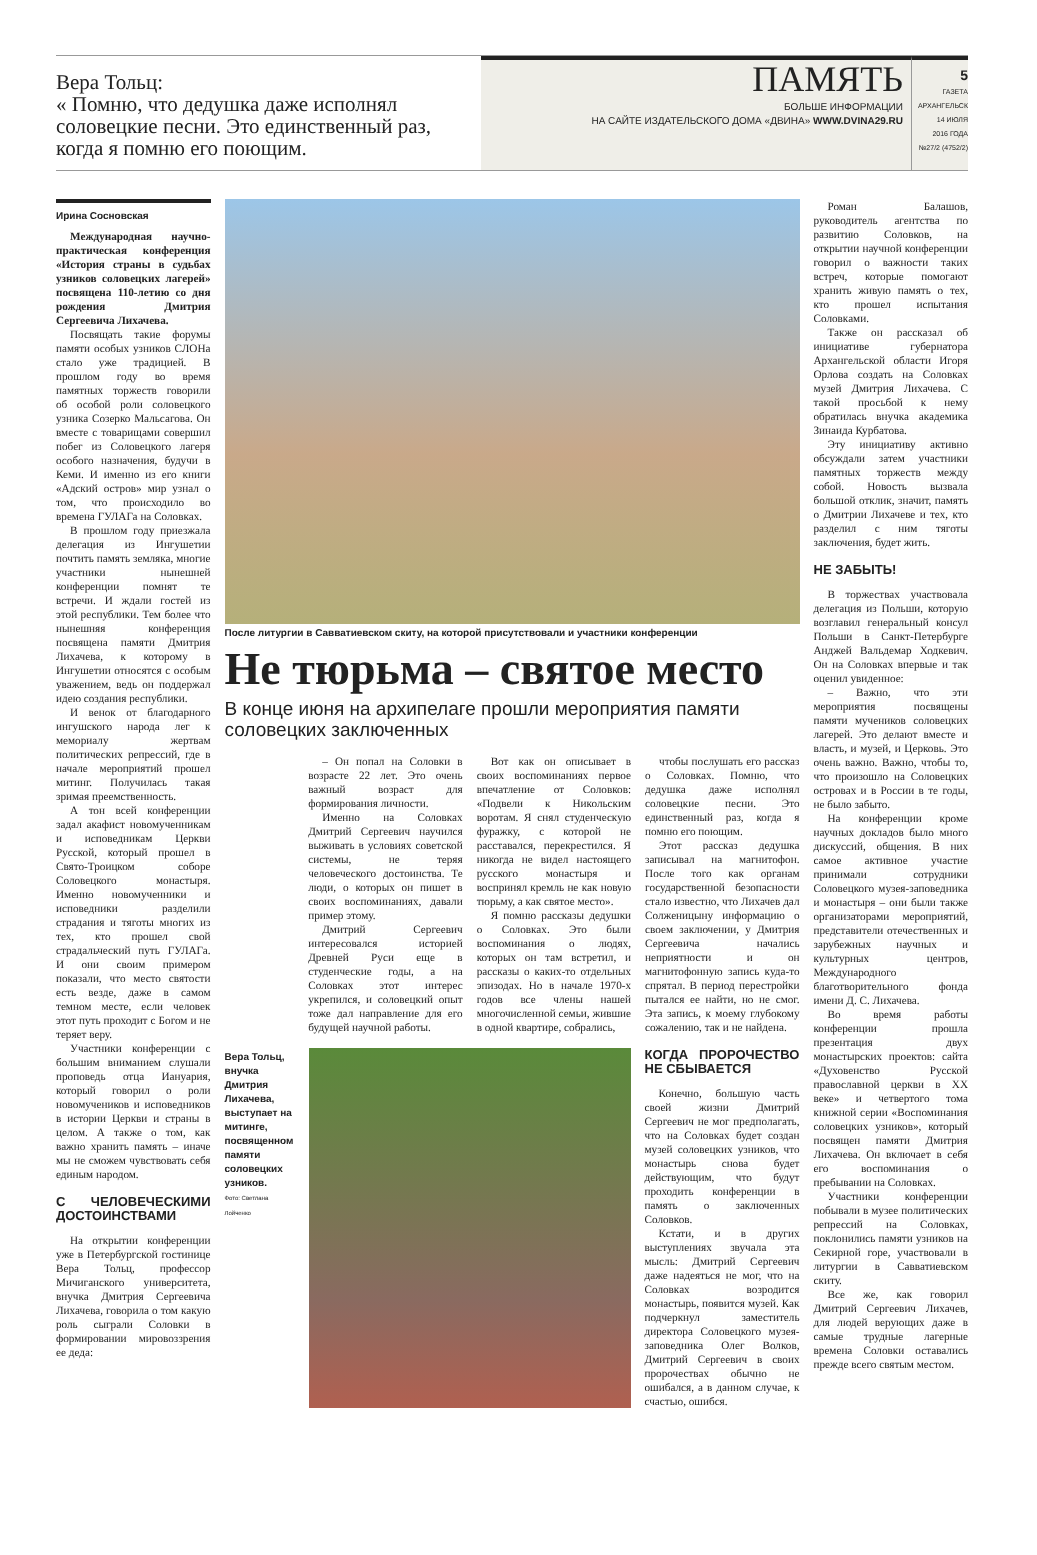Вера Тольц:
« Помню, что дедушка даже исполнял соловецкие песни. Это единственный раз, когда я помню его поющим.
ПАМЯТЬ
БОЛЬШЕ ИНФОРМАЦИИ
НА САЙТЕ ИЗДАТЕЛЬСКОГО ДОМА «ДВИНА» WWW.DVINA29.RU
5
ГАЗЕТА
АРХАНГЕЛЬСК
14 ИЮЛЯ
2016 ГОДА
№27/2 (4752/2)
Ирина Сосновская
Международная научно-практическая конференция «История страны в судьбах узников соловецких лагерей» посвящена 110-летию со дня рождения Дмитрия Сергеевича Лихачева.
Посвящать такие форумы памяти особых узников СЛОНа стало уже традицией. В прошлом году во время памятных торжеств говорили об особой роли соловецкого узника Созерко Мальсагова. Он вместе с товарищами совершил побег из Соловецкого лагеря особого назначения, будучи в Кеми. И именно из его книги «Адский остров» мир узнал о том, что происходило во времена ГУЛАГа на Соловках.
В прошлом году приезжала делегация из Ингушетии почтить память земляка, многие участники нынешней конференции помнят те встречи. И ждали гостей из этой республики. Тем более что нынешняя конференция посвящена памяти Дмитрия Лихачева, к которому в Ингушетии относятся с особым уважением, ведь он поддержал идею создания республики.
И венок от благодарного ингушского народа лег к мемориалу жертвам политических репрессий, где в начале мероприятий прошел митинг. Получилась такая зримая преемственность.
А тон всей конференции задал акафист новомученникам и исповедникам Церкви Русской, который прошел в Свято-Троицком соборе Соловецкого монастыря. Именно новомученники и исповедники разделили страдания и тяготы многих из тех, кто прошел свой страдальческий путь ГУЛАГа. И они своим примером показали, что место святости есть везде, даже в самом темном месте, если человек этот путь проходит с Богом и не теряет веру.
Участники конференции с большим вниманием слушали проповедь отца Иануария, который говорил о роли новомучеников и исповедников в истории Церкви и страны в целом. А также о том, как важно хранить память – иначе мы не сможем чувствовать себя единым народом.
С ЧЕЛОВЕЧЕСКИМИ ДОСТОИНСТВАМИ
На открытии конференции уже в Петербургской гостинице Вера Тольц, профессор Мичиганского университета, внучка Дмитрия Сергеевича Лихачева, говорила о том какую роль сыграли Соловки в формировании мировоззрения ее деда:
После литургии в Савватиевском скиту, на которой присутствовали и участники конференции
Не тюрьма – святое место
В конце июня на архипелаге прошли мероприятия памяти соловецких заключенных
– Он попал на Соловки в возрасте 22 лет. Это очень важный возраст для формирования личности.
Именно на Соловках Дмитрий Сергеевич научился выживать в условиях советской системы, не теряя человеческого достоинства. Те люди, о которых он пишет в своих воспоминаниях, давали пример этому.
Дмитрий Сергеевич интересовался историей Древней Руси еще в студенческие годы, а на Соловках этот интерес укрепился, и соловецкий опыт тоже дал направление для его будущей научной работы.
Вот как он описывает в своих воспоминаниях первое впечатление от Соловков: «Подвели к Никольским воротам. Я снял студенческую фуражку, с которой не расставался, перекрестился. Я никогда не видел настоящего русского монастыря и воспринял кремль не как новую тюрьму, а как святое место».
Я помню рассказы дедушки о Соловках. Это были воспоминания о людях, которых он там встретил, и рассказы о каких-то отдельных эпизодах. Но в начале 1970-х годов все члены нашей многочисленной семьи, жившие в одной квартире, собрались,
чтобы послушать его рассказ о Соловках. Помню, что дедушка даже исполнял соловецкие песни. Это единственный раз, когда я помню его поющим.
Этот рассказ дедушка записывал на магнитофон. После того как органам государственной безопасности стало известно, что Лихачев дал Солженицыну информацию о своем заключении, у Дмитрия Сергеевича начались неприятности и он магнитофонную запись куда-то спрятал. В период перестройки пытался ее найти, но не смог. Эта запись, к моему глубокому сожалению, так и не найдена.
Вера Тольц, внучка Дмитрия Лихачева, выступает на митинге, посвященном памяти соловецких узников.
Фото: Светлана Лойченко
КОГДА ПРОРОЧЕСТВО НЕ СБЫВАЕТСЯ
Конечно, большую часть своей жизни Дмитрий Сергеевич не мог предполагать, что на Соловках будет создан музей соловецких узников, что монастырь снова будет действующим, что будут проходить конференции в память о заключенных Соловков.
Кстати, и в других выступлениях звучала эта мысль: Дмитрий Сергеевич даже надеяться не мог, что на Соловках возродится монастырь, появится музей. Как подчеркнул заместитель директора Соловецкого музея-заповедника Олег Волков, Дмитрий Сергеевич в своих пророчествах обычно не ошибался, а в данном случае, к счастью, ошибся.
Роман Балашов, руководитель агентства по развитию Соловков, на открытии научной конференции говорил о важности таких встреч, которые помогают хранить живую память о тех, кто прошел испытания Соловками.
Также он рассказал об инициативе губернатора Архангельской области Игоря Орлова создать на Соловках музей Дмитрия Лихачева. С такой просьбой к нему обратилась внучка академика Зинаида Курбатова.
Эту инициативу активно обсуждали затем участники памятных торжеств между собой. Новость вызвала большой отклик, значит, память о Дмитрии Лихачеве и тех, кто разделил с ним тяготы заключения, будет жить.
НЕ ЗАБЫТЬ!
В торжествах участвовала делегация из Польши, которую возглавил генеральный консул Польши в Санкт-Петербурге Анджей Вальдемар Ходкевич. Он на Соловках впервые и так оценил увиденное:
– Важно, что эти мероприятия посвящены памяти мучеников соловецких лагерей. Это делают вместе и власть, и музей, и Церковь. Это очень важно. Важно, чтобы то, что произошло на Соловецких островах и в России в те годы, не было забыто.
На конференции кроме научных докладов было много дискуссий, общения. В них самое активное участие принимали сотрудники Соловецкого музея-заповедника и монастыря – они были также организаторами мероприятий, представители отечественных и зарубежных научных и культурных центров, Международного благотворительного фонда имени Д. С. Лихачева.
Во время работы конференции прошла презентация двух монастырских проектов: сайта «Духовенство Русской православной церкви в XX веке» и четвертого тома книжной серии «Воспоминания соловецких узников», который посвящен памяти Дмитрия Лихачева. Он включает в себя его воспоминания о пребывании на Соловках.
Участники конференции побывали в музее политических репрессий на Соловках, поклонились памяти узников на Секирной горе, участвовали в литургии в Савватиевском скиту.
Все же, как говорил Дмитрий Сергеевич Лихачев, для людей верующих даже в самые трудные лагерные времена Соловки оставались прежде всего святым местом.